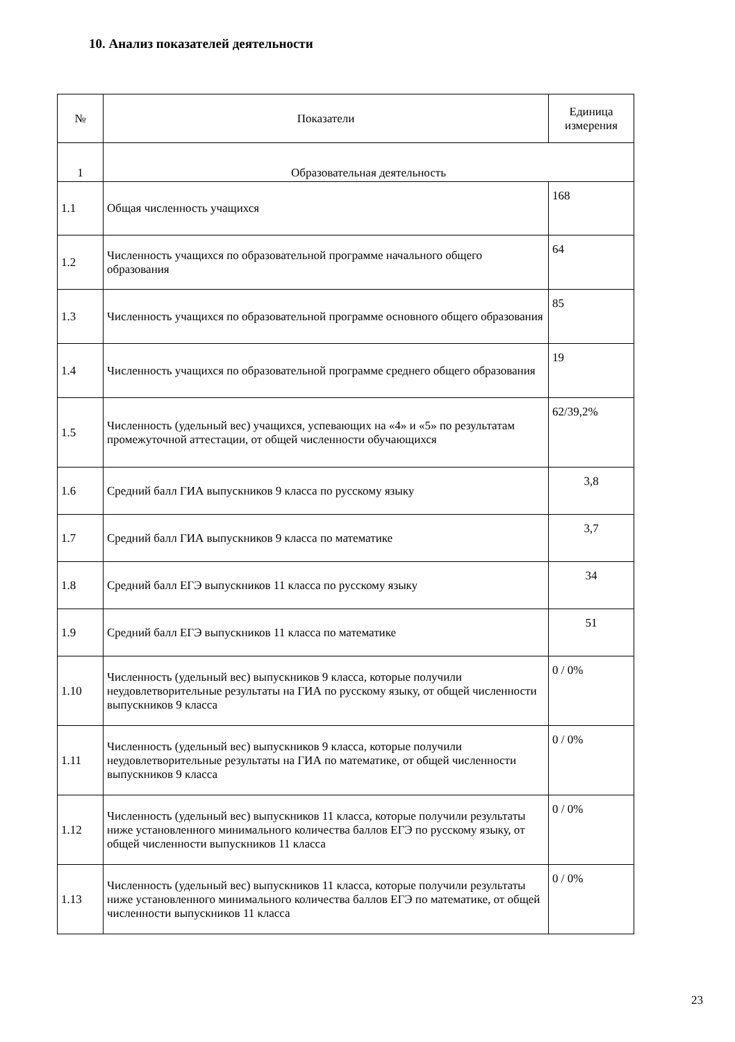10. Анализ показателей деятельности
| № | Показатели | Единица измерения |
| --- | --- | --- |
| 1 | Образовательная деятельность | |
| 1.1 | Общая численность учащихся | 168 |
| 1.2 | Численность учащихся по образовательной программе начального общего образования | 64 |
| 1.3 | Численность учащихся по образовательной программе основного общего образования | 85 |
| 1.4 | Численность учащихся по образовательной программе среднего общего образования | 19 |
| 1.5 | Численность (удельный вес) учащихся, успевающих на «4» и «5» по результатам промежуточной аттестации, от общей численности обучающихся | 62/39,2% |
| 1.6 | Средний балл ГИА выпускников 9 класса по русскому языку | 3,8 |
| 1.7 | Средний балл ГИА выпускников 9 класса по математике | 3,7 |
| 1.8 | Средний балл ЕГЭ выпускников 11 класса по русскому языку | 34 |
| 1.9 | Средний балл ЕГЭ выпускников 11 класса по математике | 51 |
| 1.10 | Численность (удельный вес) выпускников 9 класса, которые получили неудовлетворительные результаты на ГИА по русскому языку, от общей численности выпускников 9 класса | 0 / 0% |
| 1.11 | Численность (удельный вес) выпускников 9 класса, которые получили неудовлетворительные результаты на ГИА по математике, от общей численности выпускников 9 класса | 0 / 0% |
| 1.12 | Численность (удельный вес) выпускников 11 класса, которые получили результаты ниже установленного минимального количества баллов ЕГЭ по русскому языку, от общей численности выпускников 11 класса | 0 / 0% |
| 1.13 | Численность (удельный вес) выпускников 11 класса, которые получили результаты ниже установленного минимального количества баллов ЕГЭ по математике, от общей численности выпускников 11 класса | 0 / 0% |
23